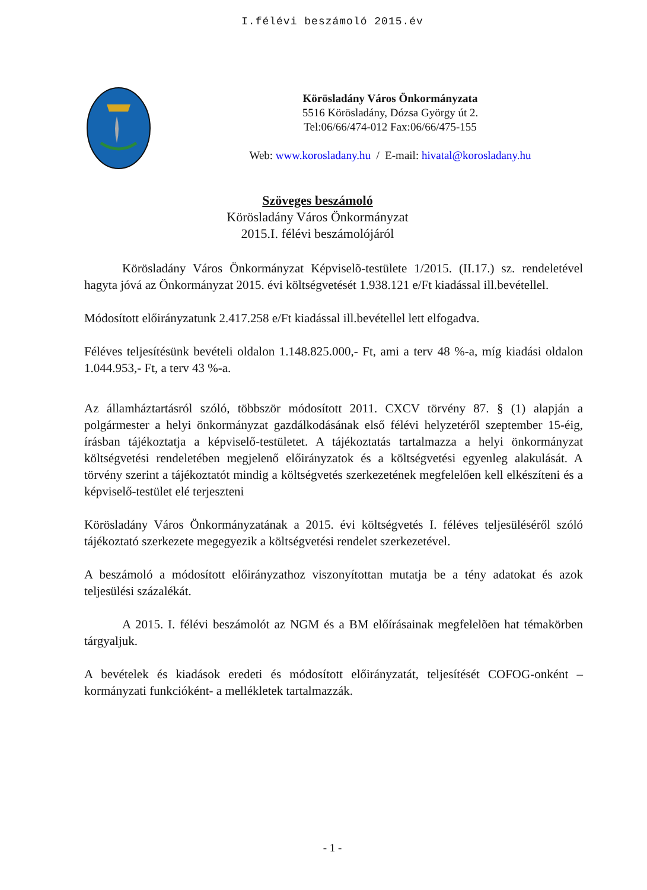I.félévi beszámoló 2015.év
Körösladány Város Önkormányzata
5516 Körösladány, Dózsa György út 2.
Tel:06/66/474-012 Fax:06/66/475-155
Web: www.korosladany.hu / E-mail: hivatal@korosladany.hu
Szöveges beszámoló
Körösladány Város Önkormányzat
2015.I. félévi beszámolójáról
Körösladány Város Önkormányzat Képviselõ-testülete 1/2015. (II.17.) sz. rendeletével hagyta jóvá az Önkormányzat 2015. évi költségvetését 1.938.121 e/Ft kiadással ill.bevétellel.
Módosított előirányzatunk 2.417.258 e/Ft kiadással ill.bevétellel lett elfogadva.
Féléves teljesítésünk bevételi oldalon 1.148.825.000,- Ft, ami a terv 48 %-a, míg kiadási oldalon 1.044.953,- Ft, a terv 43 %-a.
Az államháztartásról szóló, többször módosított 2011. CXCV törvény 87. § (1) alapján a polgármester a helyi önkormányzat gazdálkodásának első félévi helyzetéről szeptember 15-éig, írásban tájékoztatja a képviselő-testületet. A tájékoztatás tartalmazza a helyi önkormányzat költségvetési rendeletében megjelenő előirányzatok és a költségvetési egyenleg alakulását. A törvény szerint a tájékoztatót mindig a költségvetés szerkezetének megfelelően kell elkészíteni és a képviselő-testület elé terjeszteni
Körösladány Város Önkormányzatának a 2015. évi költségvetés I. féléves teljesüléséről szóló tájékoztató szerkezete megegyezik a költségvetési rendelet szerkezetével.
A beszámoló a módosított előirányzathoz viszonyítottan mutatja be a tény adatokat és azok teljesülési százalékát.
A 2015. I. félévi beszámolót az NGM és a BM előírásainak megfelelõen hat témakörben tárgyaljuk.
A bevételek és kiadások eredeti és módosított előirányzatát, teljesítését COFOG-onként – kormányzati funkcióként- a mellékletek tartalmazzák.
- 1 -